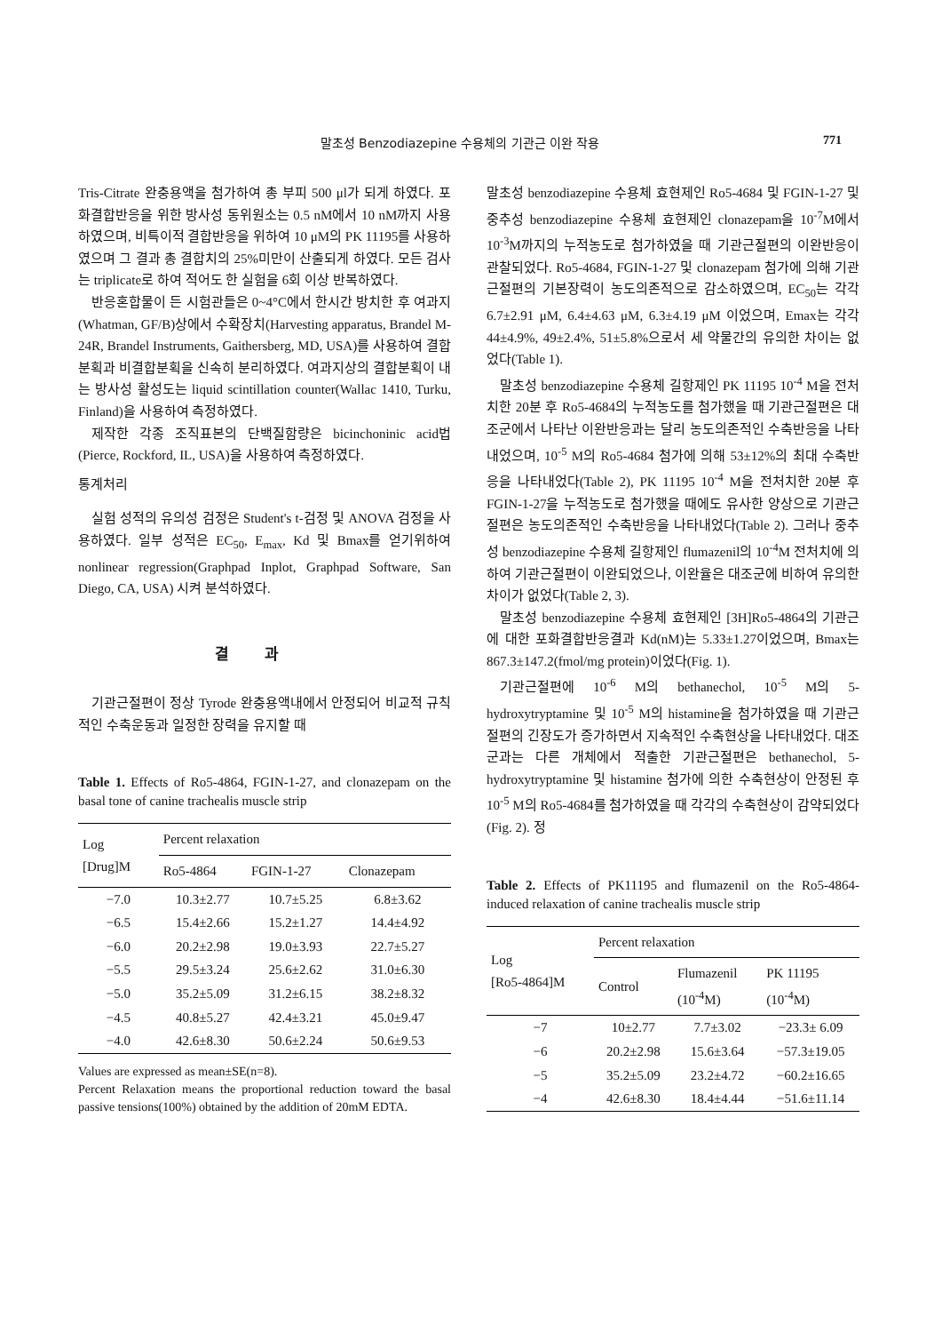말초성 Benzodiazepine 수용체의 기관근 이완 작용
771
Tris-Citrate 완충용액을 첨가하여 총 부피 500 μl가 되게 하였다. 포화결합반응을 위한 방사성 동위원소는 0.5 nM에서 10 nM까지 사용하였으며, 비특이적 결합반응을 위하여 10 μM의 PK 11195를 사용하였으며 그 결과 총 결합치의 25%미만이 산출되게 하였다. 모든 검사는 triplicate로 하여 적어도 한 실험을 6회 이상 반복하였다.
반응혼합물이 든 시험관들은 0~4°C에서 한시간 방치한 후 여과지(Whatman, GF/B)상에서 수확장치(Harvesting apparatus, Brandel M-24R, Brandel Instruments, Gaithersberg, MD, USA)를 사용하여 결합분획과 비결합분획을 신속히 분리하였다. 여과지상의 결합분획이 내는 방사성 활성도는 liquid scintillation counter(Wallac 1410, Turku, Finland)을 사용하여 측정하였다.
제작한 각종 조직표본의 단백질함량은 bicinchoninic acid법(Pierce, Rockford, IL, USA)을 사용하여 측정하였다.
통계처리
실험 성적의 유의성 검정은 Student's t-검정 및 ANOVA 검정을 사용하였다. 일부 성적은 EC<sub>50</sub>, E<sub>max</sub>, Kd 및 Bmax를 얻기위하여 nonlinear regression(Graphpad Inplot, Graphpad Software, San Diego, CA, USA) 시켜 분석하였다.
결과
기관근절편이 정상 Tyrode 완충용액내에서 안정되어 비교적 규칙적인 수축운동과 일정한 장력을 유지할 때
Table 1. Effects of Ro5-4864, FGIN-1-27, and clonazepam on the basal tone of canine trachealis muscle strip
| Log [Drug]M | Percent relaxation | | |
| --- | --- | --- | --- |
| | Ro5-4864 | FGIN-1-27 | Clonazepam |
| −7.0 | 10.3±2.77 | 10.7±5.25 | 6.8±3.62 |
| −6.5 | 15.4±2.66 | 15.2±1.27 | 14.4±4.92 |
| −6.0 | 20.2±2.98 | 19.0±3.93 | 22.7±5.27 |
| −5.5 | 29.5±3.24 | 25.6±2.62 | 31.0±6.30 |
| −5.0 | 35.2±5.09 | 31.2±6.15 | 38.2±8.32 |
| −4.5 | 40.8±5.27 | 42.4±3.21 | 45.0±9.47 |
| −4.0 | 42.6±8.30 | 50.6±2.24 | 50.6±9.53 |
Values are expressed as mean±SE(n=8).
Percent Relaxation means the proportional reduction toward the basal passive tensions(100%) obtained by the addition of 20mM EDTA.
말초성 benzodiazepine 수용체 효현제인 Ro5-4684 및 FGIN-1-27 및 중추성 benzodiazepine 수용체 효현제인 clonazepam을 10<sup>-7</sup>M에서 10<sup>-3</sup>M까지의 누적농도로 첨가하였을 때 기관근절편의 이완반응이 관찰되었다. Ro5-4684, FGIN-1-27 및 clonazepam 첨가에 의해 기관근절편의 기본장력이 농도의존적으로 감소하였으며, EC<sub>50</sub>는 각각 6.7±2.91 μM, 6.4±4.63 μM, 6.3±4.19 μM 이었으며, Emax는 각각 44±4.9%, 49±2.4%, 51±5.8%으로서 세 약물간의 유의한 차이는 없었다(Table 1).
말초성 benzodiazepine 수용체 길항제인 PK 11195 10<sup>-4</sup> M을 전처치한 20분 후 Ro5-4684의 누적농도를 첨가했을 때 기관근절편은 대조군에서 나타난 이완반응과는 달리 농도의존적인 수축반응을 나타내었으며, 10<sup>-5</sup> M의 Ro5-4684 첨가에 의해 53±12%의 최대 수축반응을 나타내었다(Table 2), PK 11195 10<sup>-4</sup> M을 전처치한 20분 후 FGIN-1-27을 누적농도로 첨가했을 때에도 유사한 양상으로 기관근절편은 농도의존적인 수축반응을 나타내었다(Table 2). 그러나 중추성 benzodiazepine 수용체 길항제인 flumazenil의 10<sup>-4</sup>M 전처치에 의하여 기관근절편이 이완되었으나, 이완율은 대조군에 비하여 유의한 차이가 없었다(Table 2, 3).
말초성 benzodiazepine 수용체 효현제인 [3H]Ro5-4864의 기관근에 대한 포화결합반응결과 Kd(nM)는 5.33±1.27이었으며, Bmax는 867.3±147.2(fmol/mg protein)이었다(Fig. 1).
기관근절편에 10<sup>-6</sup> M의 bethanechol, 10<sup>-5</sup> M의 5-hydroxytryptamine 및 10<sup>-5</sup> M의 histamine을 첨가하였을 때 기관근절편의 긴장도가 증가하면서 지속적인 수축현상을 나타내었다. 대조군과는 다른 개체에서 적출한 기관근절편은 bethanechol, 5-hydroxytryptamine 및 histamine 첨가에 의한 수축현상이 안정된 후 10<sup>-5</sup> M의 Ro5-4684를 첨가하였을 때 각각의 수축현상이 감약되었다(Fig. 2). 정
Table 2. Effects of PK11195 and flumazenil on the Ro5-4864-induced relaxation of canine trachealis muscle strip
| Log [Ro5-4864]M | Percent relaxation | | |
| --- | --- | --- | --- |
| | Control | Flumazenil (10<sup>-4</sup>M) | PK 11195 (10<sup>-4</sup>M) |
| −7 | 10±2.77 | 7.7±3.02 | −23.3± 6.09 |
| −6 | 20.2±2.98 | 15.6±3.64 | −57.3±19.05 |
| −5 | 35.2±5.09 | 23.2±4.72 | −60.2±16.65 |
| −4 | 42.6±8.30 | 18.4±4.44 | −51.6±11.14 |